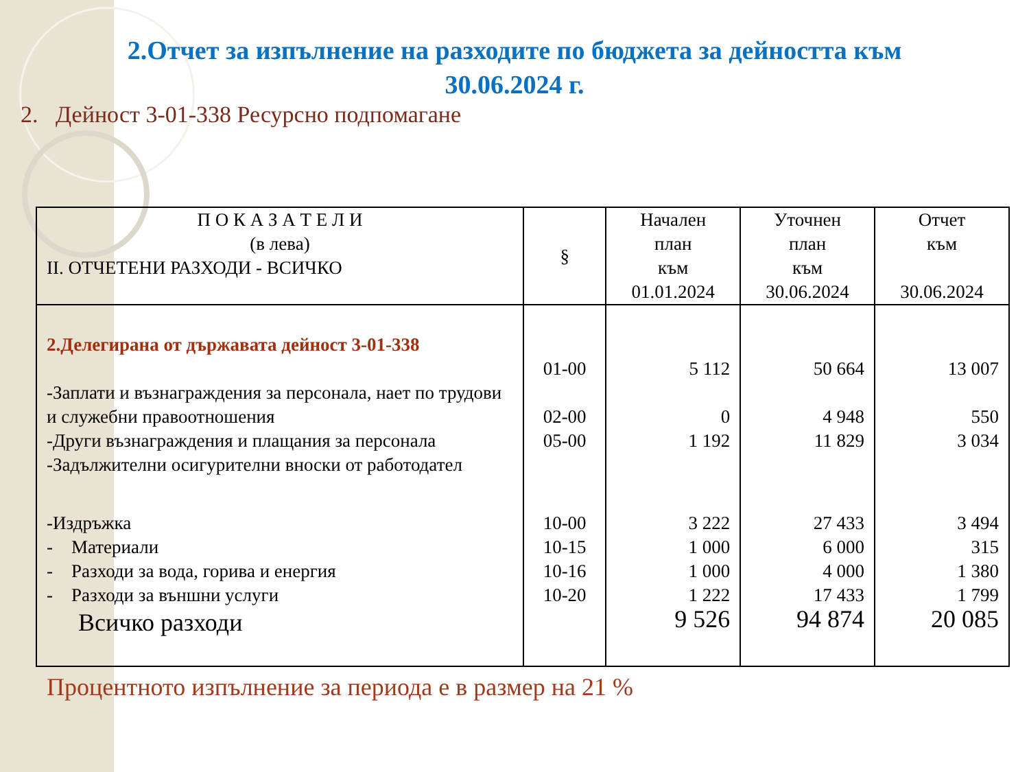2.Отчет за изпълнение на разходите по бюджета за дейността към
30.06.2024 г.
2. Дейност 3-01-338 Ресурсно подпомагане
| П О К А З А Т Е Л И (в лева) II. ОТЧЕТЕНИ РАЗХОДИ - ВСИЧКО | § | Начален план към 01.01.2024 | Уточнен план към 30.06.2024 | Отчет към 30.06.2024 |
| --- | --- | --- | --- | --- |
| 2.Делегирана от държавата дейност 3-01-338 | | | | |
| | 01-00 | 5 112 | 50 664 | 13 007 |
| -Заплати и възнаграждения за персонала, нает по трудови и служебни правоотношения | 02-00 | 0 | 4 948 | 550 |
| -Други възнаграждения и плащания за персонала | 05-00 | 1 192 | 11 829 | 3 034 |
| -Задължителни осигурителни вноски от работодател | | | | |
| -Издръжка | 10-00 | 3 222 | 27 433 | 3 494 |
| - Материали | 10-15 | 1 000 | 6 000 | 315 |
| - Разходи за вода, горива и енергия | 10-16 | 1 000 | 4 000 | 1 380 |
| - Разходи за външни услуги | 10-20 | 1 222 | 17 433 | 1 799 |
| Всичко разходи | | 9 526 | 94 874 | 20 085 |
Процентното изпълнение за периода е в размер на 21 %